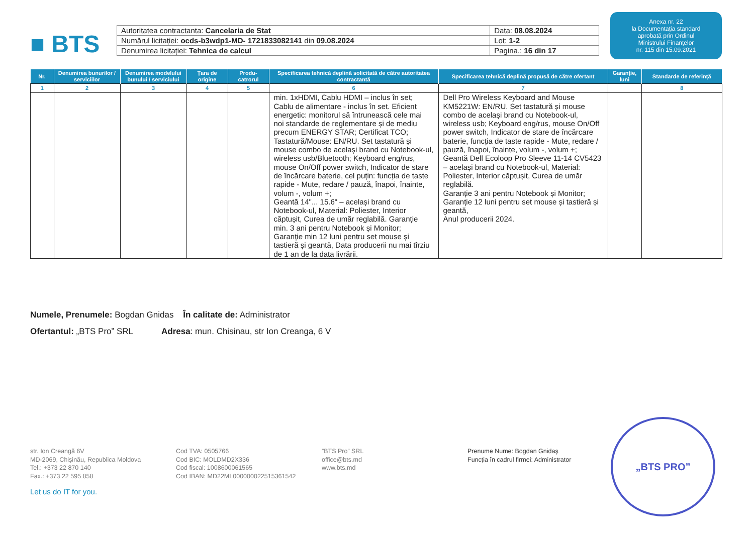■ BTS
| Autoritatea contractanta: Cancelaria de Stat | Data: 08.08.2024 |
| Numărul licitației: ocds-b3wdp1-MD- 1721833082141 din 09.08.2024 | Lot: 1-2 |
| Denumirea licitației: Tehnica de calcul | Pagina.: 16 din 17 |
Anexa nr. 22
la Documentația standard
aprobată prin Ordinul
Ministrului Finanțelor
nr. 115 din 15.09.2021
| Nr. | Denumirea bunurilor / serviciilor | Denumirea modelului bunului / serviciului | Țara de origine | Produ-catrorul | Specificarea tehnică deplină solicitată de către autoritatea contractantă | Specificarea tehnică deplină propusă de către ofertant | Garanție, luni | Standarde de referință |
| --- | --- | --- | --- | --- | --- | --- | --- | --- |
| 1 | 2 | 3 | 4 | 5 | 6 | 7 | | 8 |
| | | | | | min. 1xHDMI, Cablu HDMI – inclus în set; Cablu de alimentare - inclus în set. Eficient energetic: monitorul să întrunească cele mai noi standarde de reglementare și de mediu precum ENERGY STAR; Certificat TCO; Tastatură/Mouse: EN/RU. Set tastatură și mouse combo de același brand cu Notebook-ul, wireless usb/Bluetooth; Keyboard eng/rus, mouse On/Off power switch, Indicator de stare de încărcare baterie, cel puțin: funcția de taste rapide - Mute, redare / pauză, înapoi, înainte, volum -, volum +; Geantă 14"... 15.6" – același brand cu Notebook-ul, Material: Poliester, Interior căptușit, Curea de umăr reglabilă. Garanție min. 3 ani pentru Notebook și Monitor; Garanție min 12 luni pentru set mouse și tastieră și geantă, Data producerii nu mai tîrziu de 1 an de la data livrării. | Dell Pro Wireless Keyboard and Mouse KM5221W: EN/RU. Set tastatură și mouse combo de același brand cu Notebook-ul, wireless usb; Keyboard eng/rus, mouse On/Off power switch, Indicator de stare de încărcare baterie, funcția de taste rapide - Mute, redare / pauză, înapoi, înainte, volum -, volum +; Geantă Dell Ecoloop Pro Sleeve 11-14 CV5423 – același brand cu Notebook-ul, Material: Poliester, Interior căptușit, Curea de umăr reglabilă. Garanție 3 ani pentru Notebook și Monitor; Garanție 12 luni pentru set mouse și tastieră și geantă, Anul producerii 2024. | | |
Numele, Prenumele: Bogdan Gnidas În calitate de: Administrator
Ofertantul: „BTS Pro” SRL Adresa: mun. Chisinau, str Ion Creanga, 6 V
str. Ion Creangă 6V
MD-2069, Chișinău, Republica Moldova
Tel.: +373 22 870 140
Fax.: +373 22 595 858
Cod TVA: 0505766
Cod BIC: MOLDMD2X336
Cod fiscal: 1008600061565
Cod IBAN: MD22ML000000022515361542
”BTS Pro” SRL
office@bts.md
www.bts.md
Prenume Nume: Bogdan Gnidaș
Funcţia în cadrul firmei: Administrator
Let us do IT for you.
„BTS PRO”